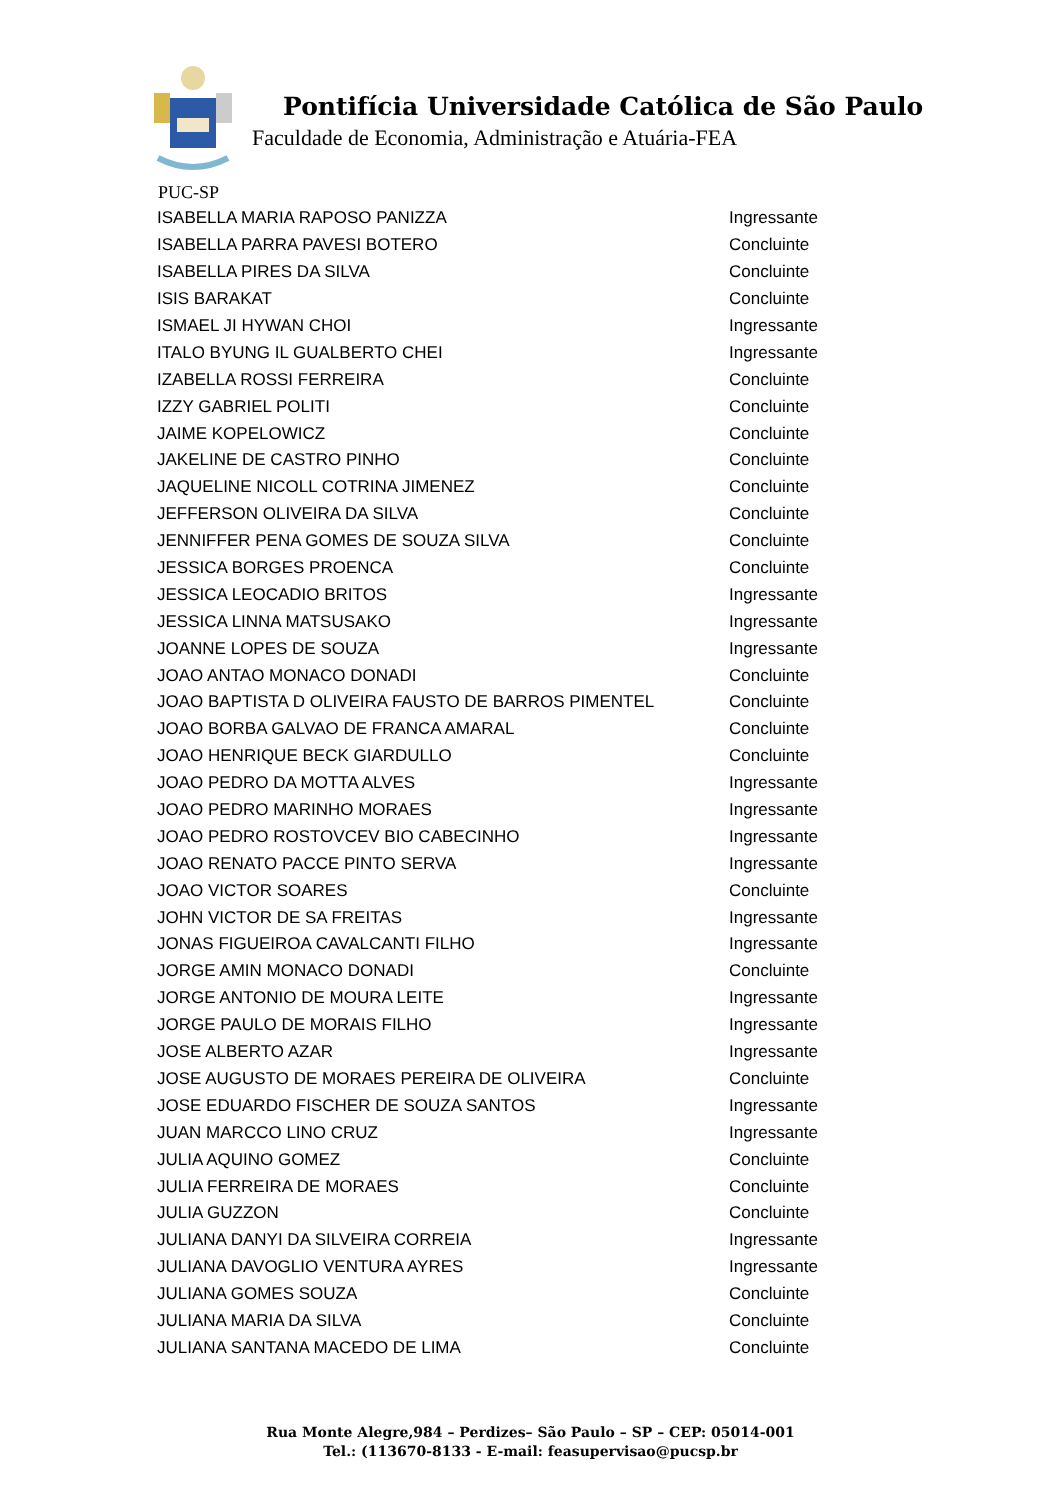Pontifícia Universidade Católica de São Paulo
Faculdade de Economia, Administração e Atuária-FEA
PUC-SP
| ISABELLA MARIA RAPOSO PANIZZA | Ingressante |
| ISABELLA PARRA PAVESI BOTERO | Concluinte |
| ISABELLA PIRES DA SILVA | Concluinte |
| ISIS BARAKAT | Concluinte |
| ISMAEL JI HYWAN CHOI | Ingressante |
| ITALO BYUNG IL GUALBERTO CHEI | Ingressante |
| IZABELLA ROSSI FERREIRA | Concluinte |
| IZZY GABRIEL POLITI | Concluinte |
| JAIME KOPELOWICZ | Concluinte |
| JAKELINE DE CASTRO PINHO | Concluinte |
| JAQUELINE NICOLL COTRINA JIMENEZ | Concluinte |
| JEFFERSON OLIVEIRA DA SILVA | Concluinte |
| JENNIFFER PENA GOMES DE SOUZA SILVA | Concluinte |
| JESSICA BORGES PROENCA | Concluinte |
| JESSICA LEOCADIO BRITOS | Ingressante |
| JESSICA LINNA MATSUSAKO | Ingressante |
| JOANNE LOPES DE SOUZA | Ingressante |
| JOAO ANTAO MONACO DONADI | Concluinte |
| JOAO BAPTISTA D OLIVEIRA FAUSTO DE BARROS PIMENTEL | Concluinte |
| JOAO BORBA GALVAO DE FRANCA AMARAL | Concluinte |
| JOAO HENRIQUE BECK GIARDULLO | Concluinte |
| JOAO PEDRO DA MOTTA ALVES | Ingressante |
| JOAO PEDRO MARINHO MORAES | Ingressante |
| JOAO PEDRO ROSTOVCEV BIO CABECINHO | Ingressante |
| JOAO RENATO PACCE PINTO SERVA | Ingressante |
| JOAO VICTOR SOARES | Concluinte |
| JOHN VICTOR DE SA FREITAS | Ingressante |
| JONAS FIGUEIROA CAVALCANTI FILHO | Ingressante |
| JORGE AMIN MONACO DONADI | Concluinte |
| JORGE ANTONIO DE MOURA LEITE | Ingressante |
| JORGE PAULO DE MORAIS FILHO | Ingressante |
| JOSE ALBERTO AZAR | Ingressante |
| JOSE AUGUSTO DE MORAES PEREIRA DE OLIVEIRA | Concluinte |
| JOSE EDUARDO FISCHER DE SOUZA SANTOS | Ingressante |
| JUAN MARCCO LINO CRUZ | Ingressante |
| JULIA AQUINO GOMEZ | Concluinte |
| JULIA FERREIRA DE MORAES | Concluinte |
| JULIA GUZZON | Concluinte |
| JULIANA DANYI DA SILVEIRA CORREIA | Ingressante |
| JULIANA DAVOGLIO VENTURA AYRES | Ingressante |
| JULIANA GOMES SOUZA | Concluinte |
| JULIANA MARIA DA SILVA | Concluinte |
| JULIANA SANTANA MACEDO DE LIMA | Concluinte |
Rua Monte Alegre,984 – Perdizes– São Paulo – SP – CEP: 05014-001
Tel.: (113670-8133 - E-mail: feasupervisao@pucsp.br